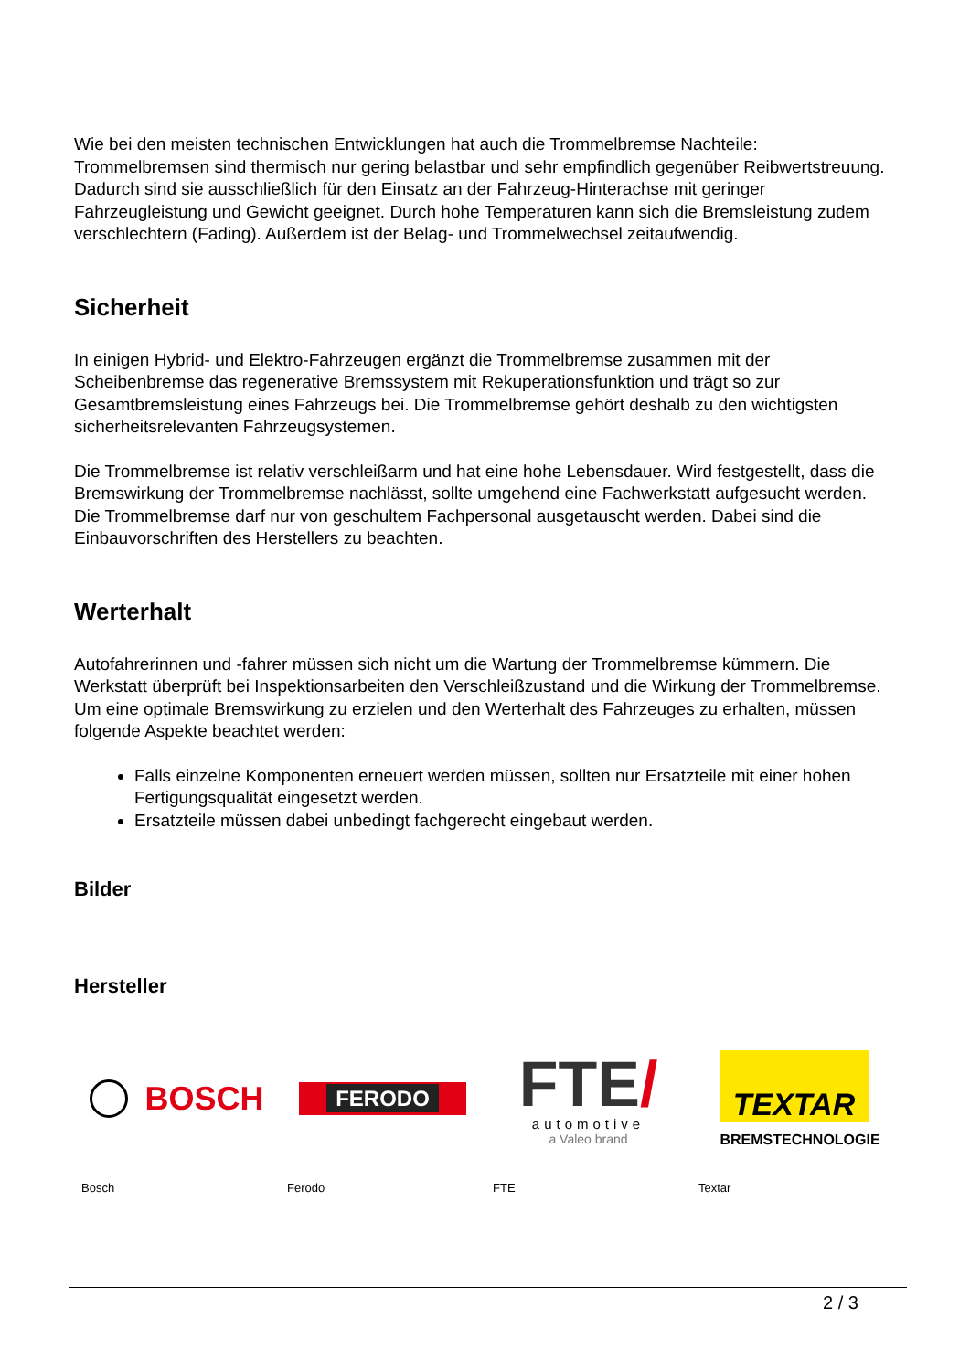Wie bei den meisten technischen Entwicklungen hat auch die Trommelbremse Nachteile: Trommelbremsen sind thermisch nur gering belastbar und sehr empfindlich gegenüber Reibwertstreuung. Dadurch sind sie ausschließlich für den Einsatz an der Fahrzeug-Hinterachse mit geringer Fahrzeugleistung und Gewicht geeignet. Durch hohe Temperaturen kann sich die Bremsleistung zudem verschlechtern (Fading). Außerdem ist der Belag- und Trommelwechsel zeitaufwendig.
Sicherheit
In einigen Hybrid- und Elektro-Fahrzeugen ergänzt die Trommelbremse zusammen mit der Scheibenbremse das regenerative Bremssystem mit Rekuperationsfunktion und trägt so zur Gesamtbremsleistung eines Fahrzeugs bei. Die Trommelbremse gehört deshalb zu den wichtigsten sicherheitsrelevanten Fahrzeugsystemen.
Die Trommelbremse ist relativ verschleißarm und hat eine hohe Lebensdauer. Wird festgestellt, dass die Bremswirkung der Trommelbremse nachlässt, sollte umgehend eine Fachwerkstatt aufgesucht werden. Die Trommelbremse darf nur von geschultem Fachpersonal ausgetauscht werden. Dabei sind die Einbauvorschriften des Herstellers zu beachten.
Werterhalt
Autofahrerinnen und -fahrer müssen sich nicht um die Wartung der Trommelbremse kümmern. Die Werkstatt überprüft bei Inspektionsarbeiten den Verschleißzustand und die Wirkung der Trommelbremse. Um eine optimale Bremswirkung zu erzielen und den Werterhalt des Fahrzeuges zu erhalten, müssen folgende Aspekte beachtet werden:
Falls einzelne Komponenten erneuert werden müssen, sollten nur Ersatzteile mit einer hohen Fertigungsqualität eingesetzt werden.
Ersatzteile müssen dabei unbedingt fachgerecht eingebaut werden.
Bilder
Hersteller
BOSCH
Bosch
FERODO
Ferodo
FTE/
automotive
a Valeo brand
FTE
TEXTAR
BREMSTECHNOLOGIE
Textar
2 / 3